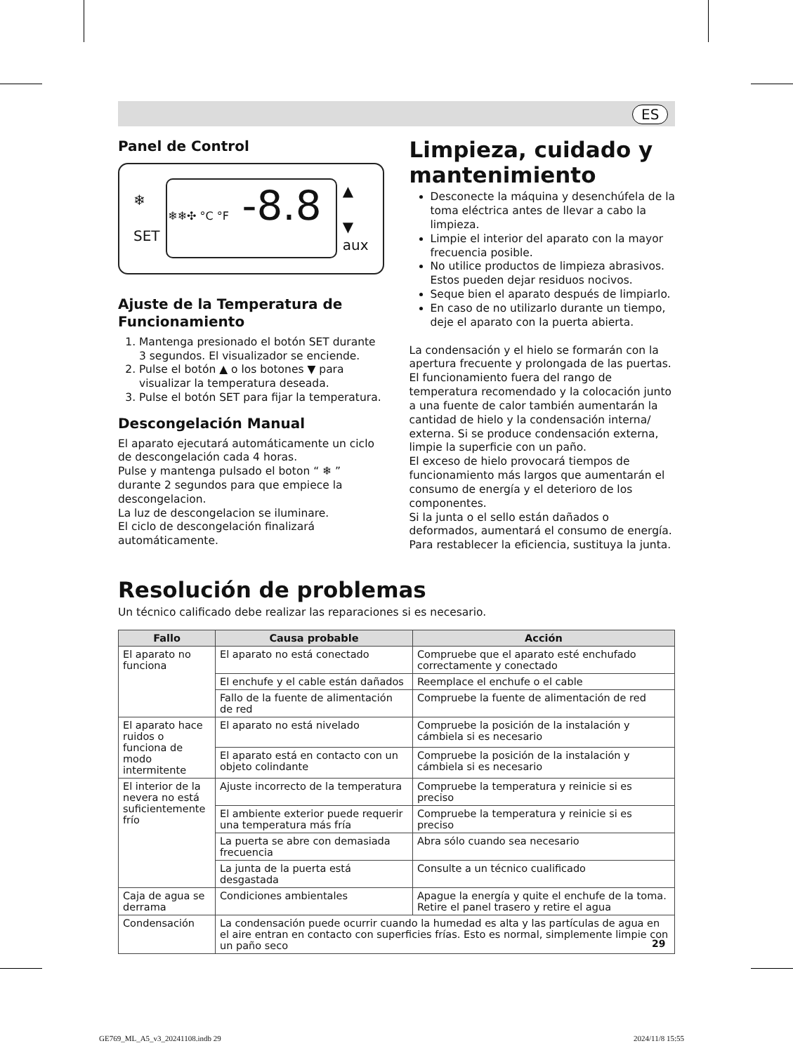ES
Panel de Control
❄
SET
❄❄✣ °C °F -8.8
▲
▼
aux
Ajuste de la Temperatura de Funcionamiento
1. Mantenga presionado el botón SET durante 3 segundos. El visualizador se enciende.
2. Pulse el botón ▲ o los botones ▼ para visualizar la temperatura deseada.
3. Pulse el botón SET para fijar la temperatura.
Descongelación Manual
El aparato ejecutará automáticamente un ciclo de descongelación cada 4 horas.
Pulse y mantenga pulsado el boton “ ❄ ” durante 2 segundos para que empiece la descongelacion.
La luz de descongelacion se iluminare.
El ciclo de descongelación finalizará automáticamente.
Limpieza, cuidado y mantenimiento
Desconecte la máquina y desenchúfela de la toma eléctrica antes de llevar a cabo la limpieza.
Limpie el interior del aparato con la mayor frecuencia posible.
No utilice productos de limpieza abrasivos. Estos pueden dejar residuos nocivos.
Seque bien el aparato después de limpiarlo.
En caso de no utilizarlo durante un tiempo, deje el aparato con la puerta abierta.
La condensación y el hielo se formarán con la apertura frecuente y prolongada de las puertas. El funcionamiento fuera del rango de temperatura recomendado y la colocación junto a una fuente de calor también aumentarán la cantidad de hielo y la condensación interna/ externa. Si se produce condensación externa, limpie la superficie con un paño.
El exceso de hielo provocará tiempos de funcionamiento más largos que aumentarán el consumo de energía y el deterioro de los componentes.
Si la junta o el sello están dañados o deformados, aumentará el consumo de energía. Para restablecer la eficiencia, sustituya la junta.
Resolución de problemas
Un técnico calificado debe realizar las reparaciones si es necesario.
| Fallo | Causa probable | Acción |
| --- | --- | --- |
| El aparato no funciona | El aparato no está conectado | Compruebe que el aparato esté enchufado correctamente y conectado |
| | El enchufe y el cable están dañados | Reemplace el enchufe o el cable |
| | Fallo de la fuente de alimentación de red | Compruebe la fuente de alimentación de red |
| El aparato hace ruidos o funciona de modo intermitente | El aparato no está nivelado | Compruebe la posición de la instalación y cámbiela si es necesario |
| | El aparato está en contacto con un objeto colindante | Compruebe la posición de la instalación y cámbiela si es necesario |
| El interior de la nevera no está suficientemente frío | Ajuste incorrecto de la temperatura | Compruebe la temperatura y reinicie si es preciso |
| | El ambiente exterior puede requerir una temperatura más fría | Compruebe la temperatura y reinicie si es preciso |
| | La puerta se abre con demasiada frecuencia | Abra sólo cuando sea necesario |
| | La junta de la puerta está desgastada | Consulte a un técnico cualificado |
| Caja de agua se derrama | Condiciones ambientales | Apague la energía y quite el enchufe de la toma. Retire el panel trasero y retire el agua |
| Condensación | La condensación puede ocurrir cuando la humedad es alta y las partículas de agua en el aire entran en contacto con superficies frías. Esto es normal, simplemente limpie con un paño seco | |
29
GE769_ML_A5_v3_20241108.indb 29
2024/11/8 15:55